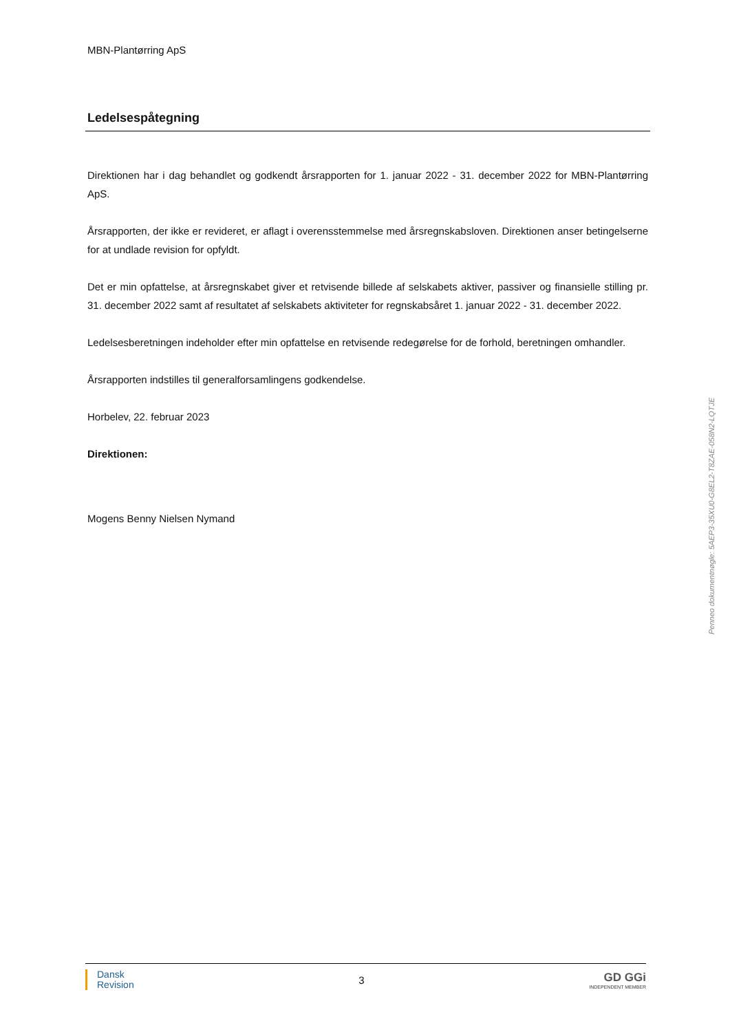MBN-Plantørring ApS
Ledelsespåtegning
Direktionen har i dag behandlet og godkendt årsrapporten for 1. januar 2022 - 31. december 2022 for MBN-Plantørring ApS.
Årsrapporten, der ikke er revideret, er aflagt i overensstemmelse med årsregnskabsloven. Direktionen anser betingelserne for at undlade revision for opfyldt.
Det er min opfattelse, at årsregnskabet giver et retvisende billede af selskabets aktiver, passiver og finansielle stilling pr. 31. december 2022 samt af resultatet af selskabets aktiviteter for regnskabsåret 1. januar 2022 - 31. december 2022.
Ledelsesberetningen indeholder efter min opfattelse en retvisende redegørelse for de forhold, beretningen omhandler.
Årsrapporten indstilles til generalforsamlingens godkendelse.
Horbelev, 22. februar 2023
Direktionen:
Mogens Benny Nielsen Nymand
Penneo dokumentnøgle: 5AEP3-35XU0-G8EL2-T8ZAE-058N2-LQTJE
Dansk
Revision
3
GD GGi
INDEPENDENT MEMBER